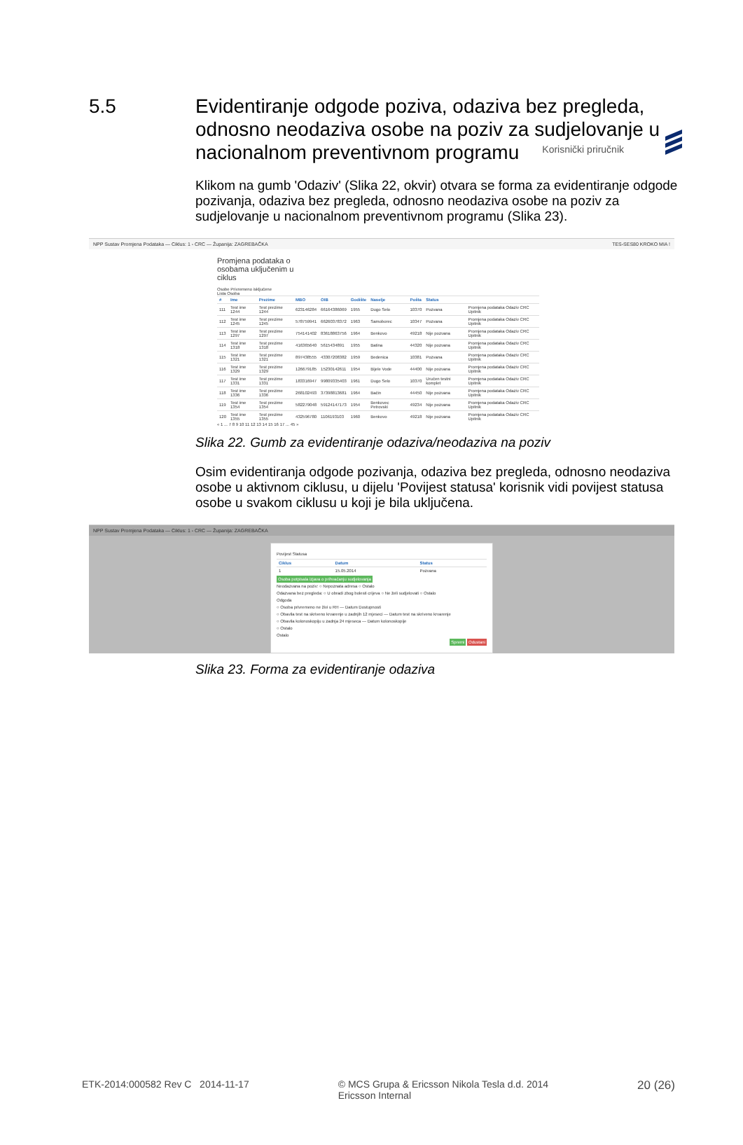Korisnički priručnik
5.5 Evidentiranje odgode poziva, odaziva bez pregleda, odnosno neodaziva osobe na poziv za sudjelovanje u nacionalnom preventivnom programu
Klikom na gumb 'Odaziv' (Slika 22, okvir) otvara se forma za evidentiranje odgode pozivanja, odaziva bez pregleda, odnosno neodaziva osobe na poziv za sudjelovanje u nacionalnom preventivnom programu (Slika 23).
NPP Sustav Promjena Podataka — Ciklus: 1 - CRC — Županija: ZAGREBAČKA TES-SES80 KROKO MIA !
Promjena podataka o osobama uključenim u ciklus
Osobe Privremeno isključene
Lista Osoba
| # | Ime | Prezime | MBO | OIB | Godište | Naselje | Pošta | Status | |
| --- | --- | --- | --- | --- | --- | --- | --- | --- | --- |
| 111 | Test ime 1244 | Test prezime 1244 | 623146284 | 66164386069 | 1955 | Dugo Selo | 10370 | Pozvana | Promjena podataka Odaziv CRC Upitnik |
| 112 | Test ime 1245 | Test prezime 1245 | 578759941 | 66260378372 | 1963 | Samoborec | 10347 | Pozvana | Promjena podataka Odaziv CRC Upitnik |
| 113 | Test ime 1297 | Test prezime 1297 | 754141402 | 83618863756 | 1964 | Benkovo | 49218 | Nije pozvana | Promjena podataka Odaziv CRC Upitnik |
| 114 | Test ime 1318 | Test prezime 1318 | 416365640 | 5615434891 | 1955 | Batina | 44320 | Nije pozvana | Promjena podataka Odaziv CRC Upitnik |
| 115 | Test ime 1321 | Test prezime 1321 | 897438555 | 43307208382 | 1959 | Bedenica | 10381 | Pozvana | Promjena podataka Odaziv CRC Upitnik |
| 116 | Test ime 1329 | Test prezime 1329 | 126679185 | 15230142611 | 1954 | Bijele Vode | 44400 | Nije pozvana | Promjena podataka Odaziv CRC Upitnik |
| 117 | Test ime 1331 | Test prezime 1331 | 183316947 | 99809335403 | 1961 | Dugo Selo | 10370 | Uručen testni komplet | Promjena podataka Odaziv CRC Upitnik |
| 118 | Test ime 1336 | Test prezime 1336 | 268102493 | 37398813681 | 1964 | Bačin | 44450 | Nije pozvana | Promjena podataka Odaziv CRC Upitnik |
| 119 | Test ime 1354 | Test prezime 1354 | 582279048 | 59124147173 | 1954 | Benkovec Petrovski | 49234 | Nije pozvana | Promjena podataka Odaziv CRC Upitnik |
| 120 | Test ime 1355 | Test prezime 1355 | 432596780 | 1106193103 | 1960 | Benkovo | 49218 | Nije pozvana | Promjena podataka Odaziv CRC Upitnik |
« 1 ... 7 8 9 10 11 12 13 14 15 16 17 ... 45 »
Slika 22. Gumb za evidentiranje odaziva/neodaziva na poziv
Osim evidentiranja odgode pozivanja, odaziva bez pregleda, odnosno neodaziva osobe u aktivnom ciklusu, u dijelu 'Povijest statusa' korisnik vidi povijest statusa osobe u svakom ciklusu u koji je bila uključena.
NPP Sustav Promjena Podataka — Ciklus: 1 - CRC — Županija: ZAGREBAČKA
Povijest Statusa
| Ciklus | Datum | Status |
| --- | --- | --- |
| 1 | 15.05.2014 | Pozvana |
Osoba potpisala izjava o prihvaćanju sudjelovanja
Neodazvana na poziv: ○ Nepoznata adresa ○ Ostalo
Odazvana bez pregleda: ○ U obradi zbog bolesti crijeva ○ Ne želi sudjelovati ○ Ostalo
Odgoda
○ Osoba privremeno ne živi u RH — Datum Dostupnosti
○ Obavila test na skriveno krvarenje u zadnjih 12 mjeseci — Datum test na skriveno krvarenje
○ Obavila kolonoskopiju u zadnja 24 mjeseca — Datum kolonoskopije
○ Ostalo
Ostalo
Spremi Odustani
Slika 23. Forma za evidentiranje odaziva
ETK-2014:000582 Rev C 2014-11-17
© MCS Grupa & Ericsson Nikola Tesla d.d. 2014
Ericsson Internal
20 (26)